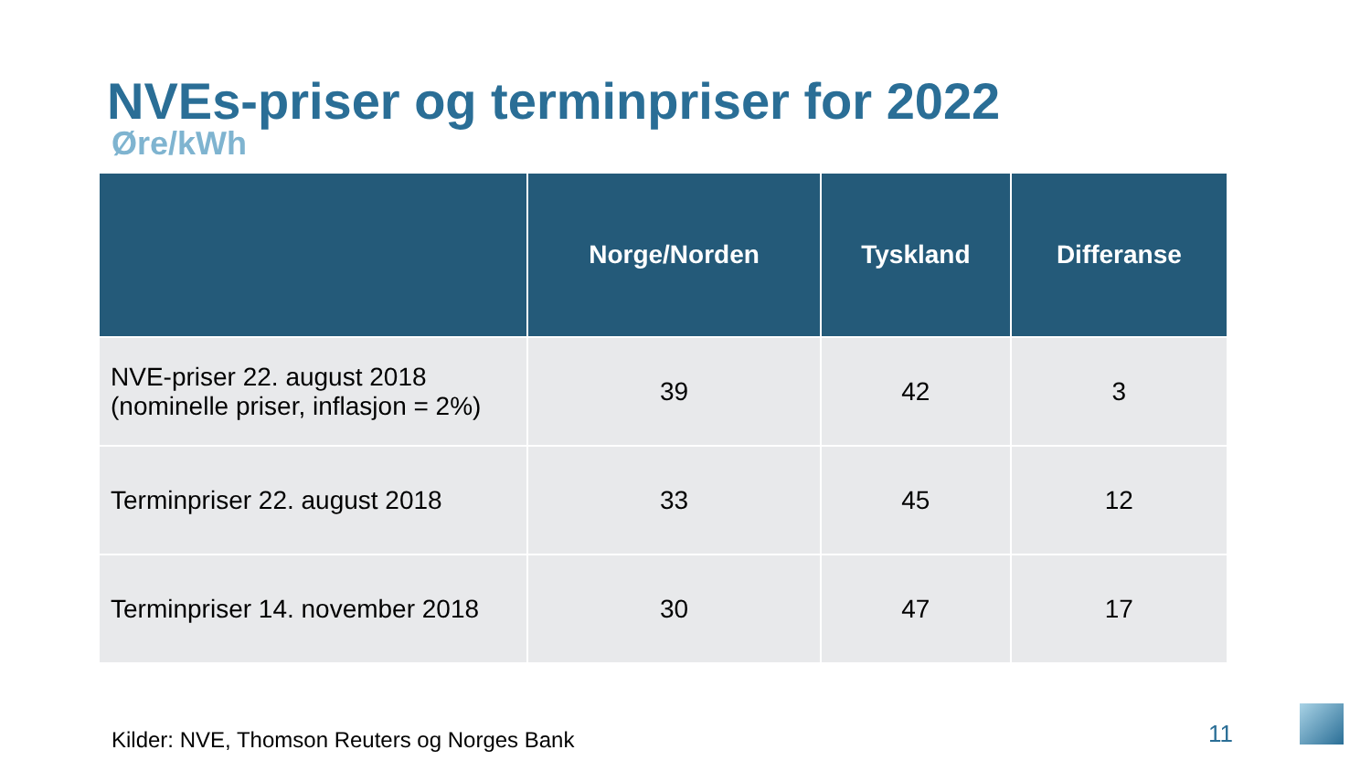NVEs-priser og terminpriser for 2022
Øre/kWh
| | Norge/Norden | Tyskland | Differanse |
| --- | --- | --- | --- |
| NVE-priser 22. august 2018 (nominelle priser, inflasjon = 2%) | 39 | 42 | 3 |
| Terminpriser 22. august 2018 | 33 | 45 | 12 |
| Terminpriser 14. november 2018 | 30 | 47 | 17 |
Kilder: NVE, Thomson Reuters og Norges Bank
11